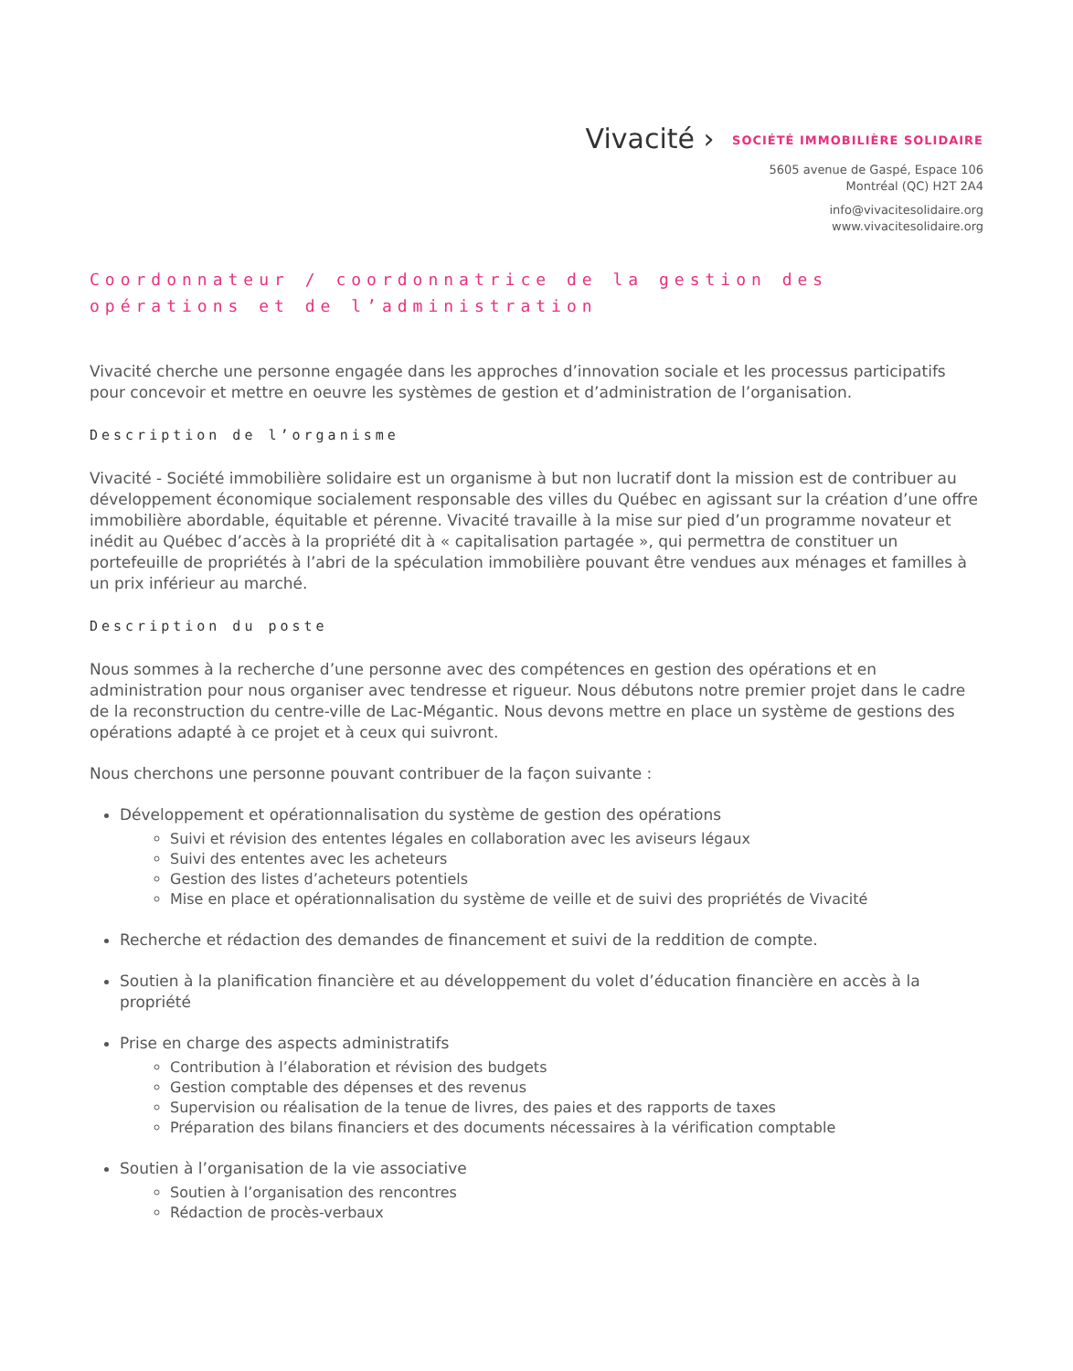Vivacité › SOCIÉTÉ IMMOBILIÈRE SOLIDAIRE
5605 avenue de Gaspé, Espace 106
Montréal (QC) H2T 2A4
info@vivacitesolidaire.org
www.vivacitesolidaire.org
Coordonnateur / coordonnatrice de la gestion des opérations et de l’administration
Vivacité cherche une personne engagée dans les approches d’innovation sociale et les processus participatifs pour concevoir et mettre en oeuvre les systèmes de gestion et d’administration de l’organisation.
Description de l’organisme
Vivacité - Société immobilière solidaire est un organisme à but non lucratif dont la mission est de contribuer au développement économique socialement responsable des villes du Québec en agissant sur la création d’une offre immobilière abordable, équitable et pérenne. Vivacité travaille à la mise sur pied d’un programme novateur et inédit au Québec d’accès à la propriété dit à « capitalisation partagée », qui permettra de constituer un portefeuille de propriétés à l’abri de la spéculation immobilière pouvant être vendues aux ménages et familles à un prix inférieur au marché.
Description du poste
Nous sommes à la recherche d’une personne avec des compétences en gestion des opérations et en administration pour nous organiser avec tendresse et rigueur. Nous débutons notre premier projet dans le cadre de la reconstruction du centre-ville de Lac-Mégantic. Nous devons mettre en place un système de gestions des opérations adapté à ce projet et à ceux qui suivront.
Nous cherchons une personne pouvant contribuer de la façon suivante :
Développement et opérationnalisation du système de gestion des opérations
Suivi et révision des ententes légales en collaboration avec les aviseurs légaux
Suivi des ententes avec les acheteurs
Gestion des listes d’acheteurs potentiels
Mise en place et opérationnalisation du système de veille et de suivi des propriétés de Vivacité
Recherche et rédaction des demandes de financement et suivi de la reddition de compte.
Soutien à la planification financière et au développement du volet d’éducation financière en accès à la propriété
Prise en charge des aspects administratifs
Contribution à l’élaboration et révision des budgets
Gestion comptable des dépenses et des revenus
Supervision ou réalisation de la tenue de livres, des paies et des rapports de taxes
Préparation des bilans financiers et des documents nécessaires à la vérification comptable
Soutien à l’organisation de la vie associative
Soutien à l’organisation des rencontres
Rédaction de procès-verbaux